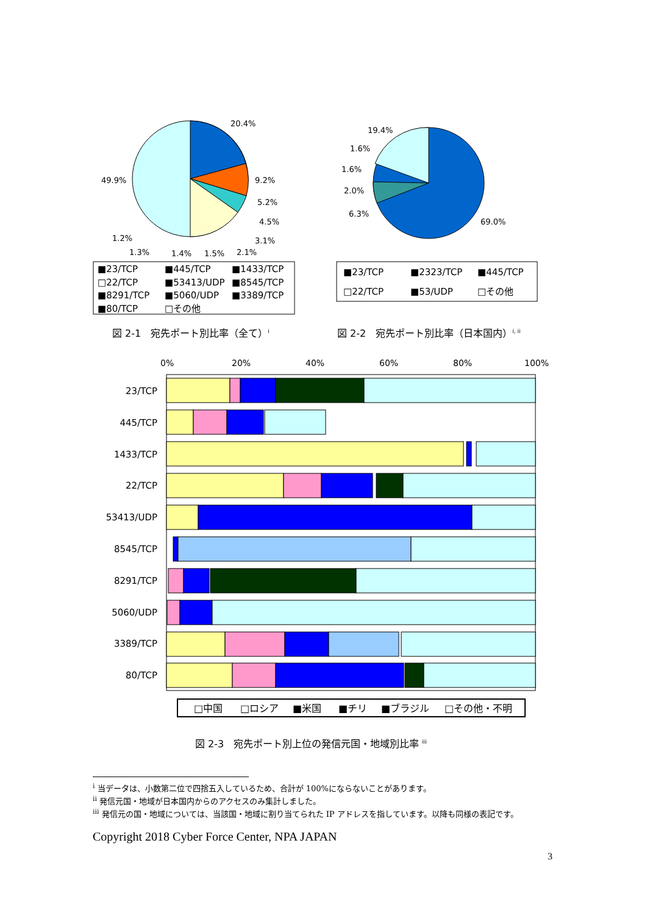20.4%
9.2%
5.2%
4.5%
3.1%
2.1%
1.5%
1.4%
1.3%
1.2%
49.9%
■23/TCP
■445/TCP
■1433/TCP
□22/TCP
■53413/UDP
■8545/TCP
■8291/TCP
■5060/UDP
■3389/TCP
■80/TCP
□その他
19.4%
1.6%
1.6%
2.0%
6.3%
69.0%
■23/TCP
■2323/TCP
■445/TCP
□22/TCP
■53/UDP
□その他
0%
20%
40%
60%
80%
100%
23/TCP
445/TCP
1433/TCP
22/TCP
53413/UDP
8545/TCP
8291/TCP
5060/UDP
3389/TCP
80/TCP
□中国
□ロシア
■米国
■チリ
■ブラジル
□その他・不明
図 2-1　宛先ポート別比率（全て）<sup>i</sup>
図 2-2　宛先ポート別比率（日本国内）<sup>i, ii</sup>
図 2-3　宛先ポート別上位の発信元国・地域別比率 <sup>iii</sup>
<sup>i</sup> 当データは、小数第二位で四捨五入しているため、合計が 100%にならないことがあります。
<sup>ii</sup> 発信元国・地域が日本国内からのアクセスのみ集計しました。
<sup>iii</sup> 発信元の国・地域については、当該国・地域に割り当てられた IP アドレスを指しています。以降も同様の表記です。
Copyright 2018 Cyber Force Center, NPA JAPAN
3